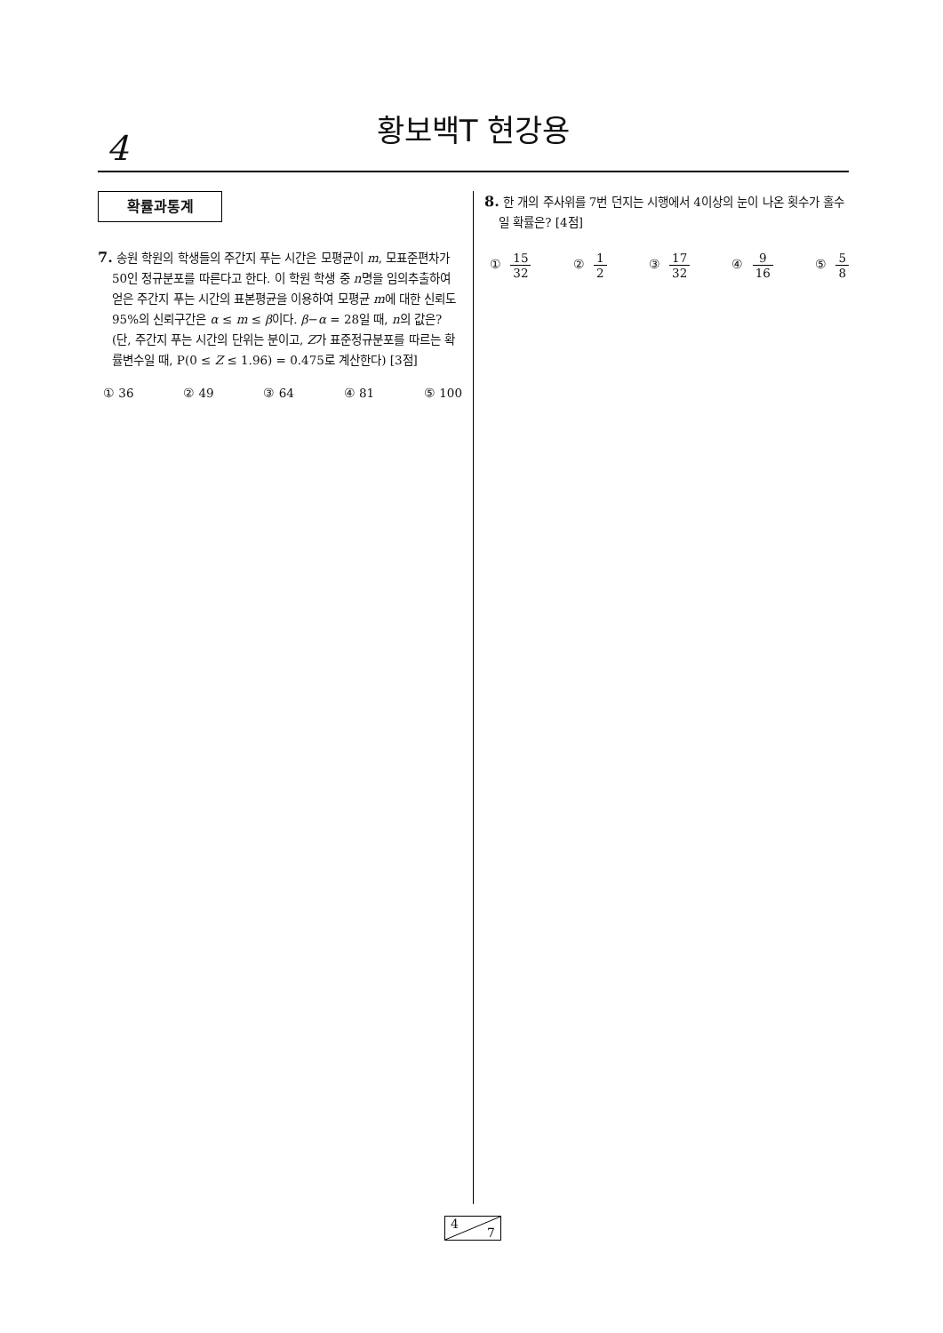황보백T 현강용
4
확률과통계
7. 송원 학원의 학생들의 주간지 푸는 시간은 모평균이 m, 모표준편차가 50인 정규분포를 따른다고 한다. 이 학원 학생 중 n명을 임의추출하여 얻은 주간지 푸는 시간의 표본평균을 이용하여 모평균 m에 대한 신뢰도 95%의 신뢰구간은 α ≤ m ≤ β이다. β−α = 28일 때, n의 값은? (단, 주간지 푸는 시간의 단위는 분이고, Z가 표준정규분포를 따르는 확률변수일 때, P(0 ≤ Z ≤ 1.96) = 0.475로 계산한다) [3점]
① 36 ② 49 ③ 64 ④ 81 ⑤ 100
8. 한 개의 주사위를 7번 던지는 시행에서 4이상의 눈이 나온 횟수가 홀수일 확률은? [4점]
① 15 32 ② 1 2 ③ 17 32 ④ 9 16 ⑤ 5 8
4
7